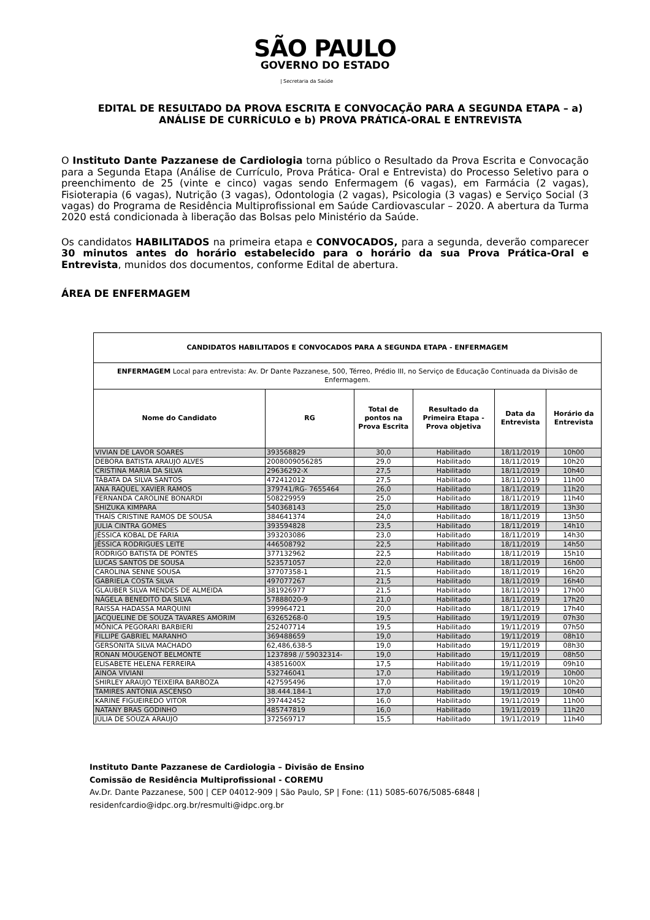SÃO PAULO
GOVERNO DO ESTADO
| Secretaria da Saúde
EDITAL DE RESULTADO DA PROVA ESCRITA E CONVOCAÇÃO PARA A SEGUNDA ETAPA – a) ANÁLISE DE CURRÍCULO e b) PROVA PRÁTICA-ORAL E ENTREVISTA
O Instituto Dante Pazzanese de Cardiologia torna público o Resultado da Prova Escrita e Convocação para a Segunda Etapa (Análise de Currículo, Prova Prática- Oral e Entrevista) do Processo Seletivo para o preenchimento de 25 (vinte e cinco) vagas sendo Enfermagem (6 vagas), em Farmácia (2 vagas), Fisioterapia (6 vagas), Nutrição (3 vagas), Odontologia (2 vagas), Psicologia (3 vagas) e Serviço Social (3 vagas) do Programa de Residência Multiprofissional em Saúde Cardiovascular – 2020. A abertura da Turma 2020 está condicionada à liberação das Bolsas pelo Ministério da Saúde.
Os candidatos HABILITADOS na primeira etapa e CONVOCADOS, para a segunda, deverão comparecer 30 minutos antes do horário estabelecido para o horário da sua Prova Prática-Oral e Entrevista, munidos dos documentos, conforme Edital de abertura.
ÁREA DE ENFERMAGEM
| CANDIDATOS HABILITADOS E CONVOCADOS PARA A SEGUNDA ETAPA - ENFERMAGEM | | | | | |
| --- | --- | --- | --- | --- | --- |
| ENFERMAGEM Local para entrevista: Av. Dr Dante Pazzanese, 500, Térreo, Prédio III, no Serviço de Educação Continuada da Divisão de Enfermagem. | | | | | |
| Nome do Candidato | RG | Total de pontos na Prova Escrita | Resultado da Primeira Etapa - Prova objetiva | Data da Entrevista | Horário da Entrevista |
| VIVIAN DE LAVOR SOARES | 393568829 | 30,0 | Habilitado | 18/11/2019 | 10h00 |
| DEBORA BATISTA ARAUJO ALVES | 2008009056285 | 29,0 | Habilitado | 18/11/2019 | 10h20 |
| CRISTINA MARIA DA SILVA | 29636292-X | 27,5 | Habilitado | 18/11/2019 | 10h40 |
| TÁBATA DA SILVA SANTOS | 472412012 | 27,5 | Habilitado | 18/11/2019 | 11h00 |
| ANA RAQUEL XAVIER RAMOS | 379741/RG- 7655464 | 26,0 | Habilitado | 18/11/2019 | 11h20 |
| FERNANDA CAROLINE BONARDI | 508229959 | 25,0 | Habilitado | 18/11/2019 | 11h40 |
| SHIZUKA KIMPARA | 540368143 | 25,0 | Habilitado | 18/11/2019 | 13h30 |
| THAÍS CRISTINE RAMOS DE SOUSA | 384641374 | 24,0 | Habilitado | 18/11/2019 | 13h50 |
| JULIA CINTRA GOMES | 393594828 | 23,5 | Habilitado | 18/11/2019 | 14h10 |
| JÉSSICA KOBAL DE FARIA | 393203086 | 23,0 | Habilitado | 18/11/2019 | 14h30 |
| JÉSSICA RODRIGUES LEITE | 446508792 | 22,5 | Habilitado | 18/11/2019 | 14h50 |
| RODRIGO BATISTA DE PONTES | 377132962 | 22,5 | Habilitado | 18/11/2019 | 15h10 |
| LUCAS SANTOS DE SOUSA | 523571057 | 22,0 | Habilitado | 18/11/2019 | 16h00 |
| CAROLINA SENNE SOUSA | 37707358-1 | 21,5 | Habilitado | 18/11/2019 | 16h20 |
| GABRIELA COSTA SILVA | 497077267 | 21,5 | Habilitado | 18/11/2019 | 16h40 |
| GLAUBER SILVA MENDES DE ALMEIDA | 381926977 | 21,5 | Habilitado | 18/11/2019 | 17h00 |
| NÁGELA BENEDITO DA SILVA | 57888020-9 | 21,0 | Habilitado | 18/11/2019 | 17h20 |
| RAISSA HADASSA MARQUINI | 399964721 | 20,0 | Habilitado | 18/11/2019 | 17h40 |
| JACQUELINE DE SOUZA TAVARES AMORIM | 63265268-0 | 19,5 | Habilitado | 19/11/2019 | 07h30 |
| MÔNICA PEGORARI BARBIERI | 252407714 | 19,5 | Habilitado | 19/11/2019 | 07h50 |
| FILLIPE GABRIEL MARANHO | 369488659 | 19,0 | Habilitado | 19/11/2019 | 08h10 |
| GERSONITA SILVA MACHADO | 62,486,638-5 | 19,0 | Habilitado | 19/11/2019 | 08h30 |
| RONAN MOUGENOT BELMONTE | 1237898 // 59032314- | 19,0 | Habilitado | 19/11/2019 | 08h50 |
| ELISABETE HELENA FERREIRA | 43851600X | 17,5 | Habilitado | 19/11/2019 | 09h10 |
| AINOA VIVIANI | 532746041 | 17,0 | Habilitado | 19/11/2019 | 10h00 |
| SHIRLEY ARAÚJO TEIXEIRA BARBOZA | 427595496 | 17,0 | Habilitado | 19/11/2019 | 10h20 |
| TAMIRES ANTONIA ASCENSO | 38.444.184-1 | 17,0 | Habilitado | 19/11/2019 | 10h40 |
| KARINE FIGUEIREDO VITOR | 397442452 | 16,0 | Habilitado | 19/11/2019 | 11h00 |
| NATANY BRAS GODINHO | 485747819 | 16,0 | Habilitado | 19/11/2019 | 11h20 |
| JÚLIA DE SOUZA ARAUJO | 372569717 | 15,5 | Habilitado | 19/11/2019 | 11h40 |
Instituto Dante Pazzanese de Cardiologia – Divisão de Ensino
Comissão de Residência Multiprofissional - COREMU
Av.Dr. Dante Pazzanese, 500 | CEP 04012-909 | São Paulo, SP | Fone: (11) 5085-6076/5085-6848 |
residenfcardio@idpc.org.br/resmulti@idpc.org.br